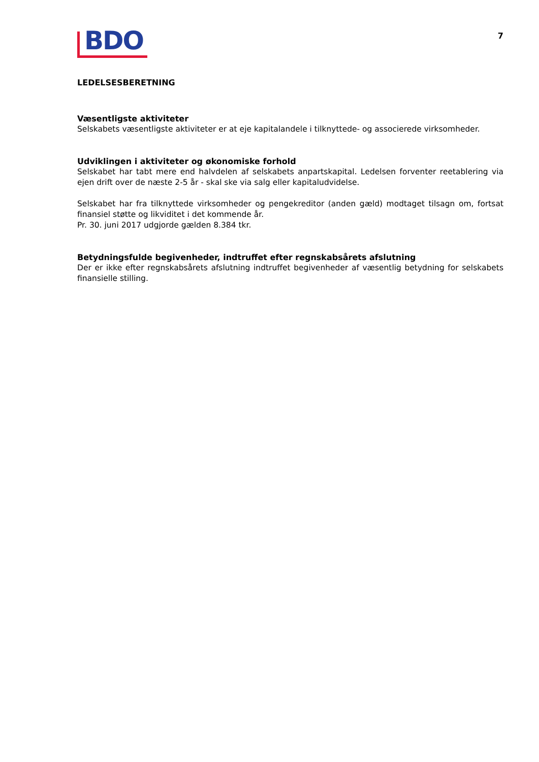BDO
7
LEDELSESBERETNING
Væsentligste aktiviteter
Selskabets væsentligste aktiviteter er at eje kapitalandele i tilknyttede- og associerede virksomheder.
Udviklingen i aktiviteter og økonomiske forhold
Selskabet har tabt mere end halvdelen af selskabets anpartskapital. Ledelsen forventer reetablering via ejen drift over de næste 2-5 år - skal ske via salg eller kapitaludvidelse.
Selskabet har fra tilknyttede virksomheder og pengekreditor (anden gæld) modtaget tilsagn om, fortsat finansiel støtte og likviditet i det kommende år.
Pr. 30. juni 2017 udgjorde gælden 8.384 tkr.
Betydningsfulde begivenheder, indtruffet efter regnskabsårets afslutning
Der er ikke efter regnskabsårets afslutning indtruffet begivenheder af væsentlig betydning for selskabets finansielle stilling.